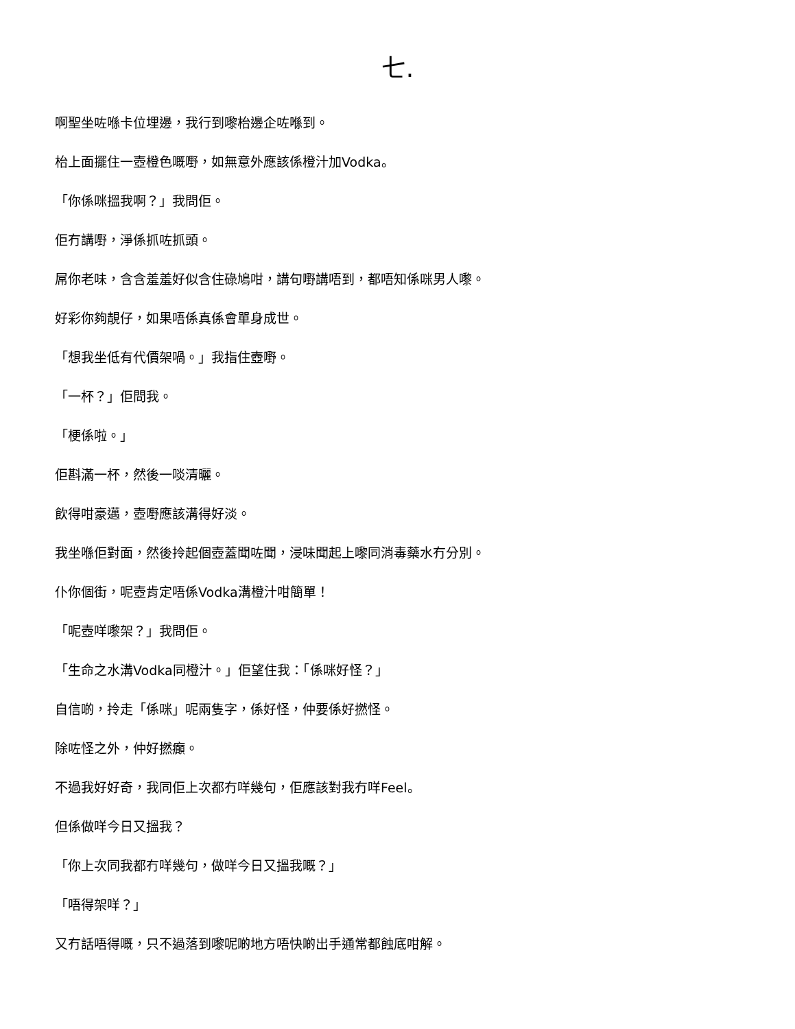七.
啊聖坐咗喺卡位埋邊，我行到嚟枱邊企咗喺到。
枱上面擺住一壺橙色嘅嘢，如無意外應該係橙汁加Vodka。
「你係咪搵我啊？」我問佢。
佢冇講嘢，淨係抓咗抓頭。
屌你老味，含含羞羞好似含住碌鳩咁，講句嘢講唔到，都唔知係咪男人嚟。
好彩你夠靚仔，如果唔係真係會單身成世。
「想我坐低有代價架喎。」我指住壺嘢。
「一杯？」佢問我。
「梗係啦。」
佢斟滿一杯，然後一啖清曬。
飲得咁豪邁，壺嘢應該溝得好淡。
我坐喺佢對面，然後拎起個壺蓋聞咗聞，浸味聞起上嚟同消毒藥水冇分別。
仆你個街，呢壺肯定唔係Vodka溝橙汁咁簡單！
「呢壺咩嚟架？」我問佢。
「生命之水溝Vodka同橙汁。」佢望住我：「係咪好怪？」
自信啲，拎走「係咪」呢兩隻字，係好怪，仲要係好撚怪。
除咗怪之外，仲好撚癲。
不過我好好奇，我同佢上次都冇咩幾句，佢應該對我冇咩Feel。
但係做咩今日又搵我？
「你上次同我都冇咩幾句，做咩今日又搵我嘅？」
「唔得架咩？」
又冇話唔得嘅，只不過落到嚟呢啲地方唔快啲出手通常都蝕底咁解。